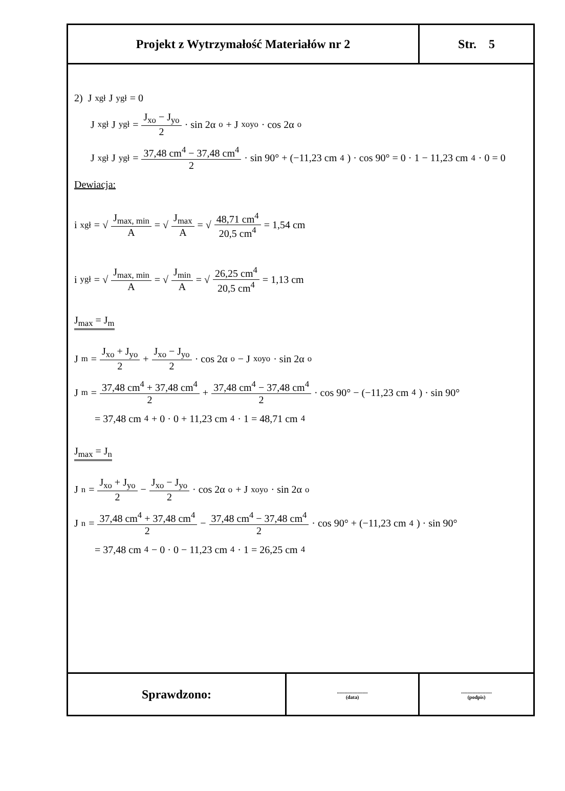| Projekt z Wytrzymałość Materiałów nr 2 | Str. 5 |
2) J<sub>xgł</sub> J<sub>ygł</sub> = 0
J<sub>xgł</sub> J<sub>ygł</sub> = J<sub>xo</sub> − J<sub>yo</sub> 2 · sin 2α<sub>o</sub> + J<sub>xoyo</sub> · cos 2α<sub>o</sub>
J<sub>xgł</sub> J<sub>ygł</sub> = 37,48 cm<sup>4</sup> − 37,48 cm<sup>4</sup> 2 · sin 90° + (−11,23 cm<sup>4</sup>) · cos 90° = 0 · 1 − 11,23 cm<sup>4</sup> · 0 = 0
Dewiacja:
i<sub>xgł</sub> = √ J<sub>max, min</sub> A = √ J<sub>max</sub> A = √ 48,71 cm<sup>4</sup> 20,5 cm<sup>4</sup> = 1,54 cm
i<sub>ygł</sub> = √ J<sub>max, min</sub> A = √ J<sub>min</sub> A = √ 26,25 cm<sup>4</sup> 20,5 cm<sup>4</sup> = 1,13 cm
J<sub>max</sub> = J<sub>m</sub>
J<sub>m</sub> = J<sub>xo</sub> + J<sub>yo</sub> 2 + J<sub>xo</sub> − J<sub>yo</sub> 2 · cos 2α<sub>o</sub> − J<sub>xoyo</sub> · sin 2α<sub>o</sub>
J<sub>m</sub> = 37,48 cm<sup>4</sup> + 37,48 cm<sup>4</sup> 2 + 37,48 cm<sup>4</sup> − 37,48 cm<sup>4</sup> 2 · cos 90° − (−11,23 cm<sup>4</sup>) · sin 90°
= 37,48 cm<sup>4</sup> + 0 · 0 + 11,23 cm<sup>4</sup> · 1 = 48,71 cm<sup>4</sup>
J<sub>max</sub> = J<sub>n</sub>
J<sub>n</sub> = J<sub>xo</sub> + J<sub>yo</sub> 2 − J<sub>xo</sub> − J<sub>yo</sub> 2 · cos 2α<sub>o</sub> + J<sub>xoyo</sub> · sin 2α<sub>o</sub>
J<sub>n</sub> = 37,48 cm<sup>4</sup> + 37,48 cm<sup>4</sup> 2 − 37,48 cm<sup>4</sup> − 37,48 cm<sup>4</sup> 2 · cos 90° + (−11,23 cm<sup>4</sup>) · sin 90°
= 37,48 cm<sup>4</sup> − 0 · 0 − 11,23 cm<sup>4</sup> · 1 = 26,25 cm<sup>4</sup>
| Sprawdzono: | ........................ (data) | ........................ (podpis) |